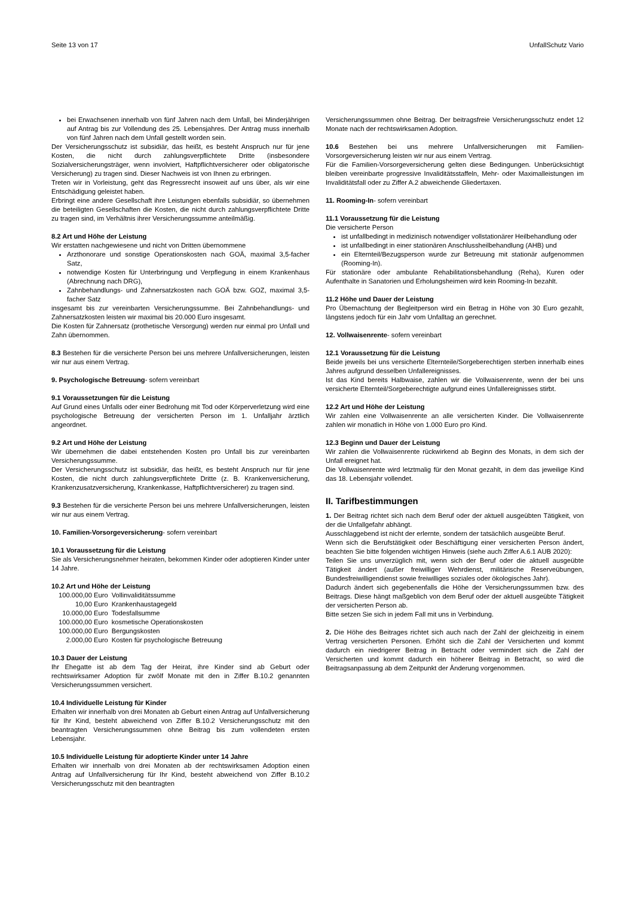Seite 13 von 17 UnfallSchutz Vario
bei Erwachsenen innerhalb von fünf Jahren nach dem Unfall, bei Minderjährigen auf Antrag bis zur Vollendung des 25. Lebensjahres. Der Antrag muss innerhalb von fünf Jahren nach dem Unfall gestellt worden sein.
Der Versicherungsschutz ist subsidiär, das heißt, es besteht Anspruch nur für jene Kosten, die nicht durch zahlungsverpflichtete Dritte (insbesondere Sozialversicherungsträger, wenn involviert, Haftpflichtversicherer oder obligatorische Versicherung) zu tragen sind. Dieser Nachweis ist von Ihnen zu erbringen.
Treten wir in Vorleistung, geht das Regressrecht insoweit auf uns über, als wir eine Entschädigung geleistet haben.
Erbringt eine andere Gesellschaft ihre Leistungen ebenfalls subsidiär, so übernehmen die beteiligten Gesellschaften die Kosten, die nicht durch zahlungsverpflichtete Dritte zu tragen sind, im Verhältnis ihrer Versicherungssumme anteilmäßig.
8.2 Art und Höhe der Leistung
Wir erstatten nachgewiesene und nicht von Dritten übernommene
Arzthonorare und sonstige Operationskosten nach GOÄ, maximal 3,5-facher Satz,
notwendige Kosten für Unterbringung und Verpflegung in einem Krankenhaus (Abrechnung nach DRG),
Zahnbehandlungs- und Zahnersatzkosten nach GOÄ bzw. GOZ, maximal 3,5-facher Satz
insgesamt bis zur vereinbarten Versicherungssumme. Bei Zahnbehandlungs- und Zahnersatzkosten leisten wir maximal bis 20.000 Euro insgesamt.
Die Kosten für Zahnersatz (prothetische Versorgung) werden nur einmal pro Unfall und Zahn übernommen.
8.3 Bestehen für die versicherte Person bei uns mehrere Unfallversicherungen, leisten wir nur aus einem Vertrag.
9. Psychologische Betreuung- sofern vereinbart
9.1 Voraussetzungen für die Leistung
Auf Grund eines Unfalls oder einer Bedrohung mit Tod oder Körperverletzung wird eine psychologische Betreuung der versicherten Person im 1. Unfalljahr ärztlich angeordnet.
9.2 Art und Höhe der Leistung
Wir übernehmen die dabei entstehenden Kosten pro Unfall bis zur vereinbarten Versicherungssumme.
Der Versicherungsschutz ist subsidiär, das heißt, es besteht Anspruch nur für jene Kosten, die nicht durch zahlungsverpflichtete Dritte (z. B. Krankenversicherung, Krankenzusatzversicherung, Krankenkasse, Haftpflichtversicherer) zu tragen sind.
9.3 Bestehen für die versicherte Person bei uns mehrere Unfallversicherungen, leisten wir nur aus einem Vertrag.
10. Familien-Vorsorgeversicherung- sofern vereinbart
10.1 Voraussetzung für die Leistung
Sie als Versicherungsnehmer heiraten, bekommen Kinder oder adoptieren Kinder unter 14 Jahre.
10.2 Art und Höhe der Leistung
| 100.000,00 Euro | Vollinvaliditätssumme |
| 10,00 Euro | Krankenhaustagegeld |
| 10.000,00 Euro | Todesfallsumme |
| 100.000,00 Euro | kosmetische Operationskosten |
| 100.000,00 Euro | Bergungskosten |
| 2.000,00 Euro | Kosten für psychologische Betreuung |
10.3 Dauer der Leistung
Ihr Ehegatte ist ab dem Tag der Heirat, ihre Kinder sind ab Geburt oder rechtswirksamer Adoption für zwölf Monate mit den in Ziffer B.10.2 genannten Versicherungssummen versichert.
10.4 Individuelle Leistung für Kinder
Erhalten wir innerhalb von drei Monaten ab Geburt einen Antrag auf Unfallversicherung für Ihr Kind, besteht abweichend von Ziffer B.10.2 Versicherungsschutz mit den beantragten Versicherungssummen ohne Beitrag bis zum vollendeten ersten Lebensjahr.
10.5 Individuelle Leistung für adoptierte Kinder unter 14 Jahre
Erhalten wir innerhalb von drei Monaten ab der rechtswirksamen Adoption einen Antrag auf Unfallversicherung für Ihr Kind, besteht abweichend von Ziffer B.10.2 Versicherungsschutz mit den beantragten
Versicherungssummen ohne Beitrag. Der beitragsfreie Versicherungsschutz endet 12 Monate nach der rechtswirksamen Adoption.
10.6 Bestehen bei uns mehrere Unfallversicherungen mit Familien-Vorsorgeversicherung leisten wir nur aus einem Vertrag.
Für die Familien-Vorsorgeversicherung gelten diese Bedingungen. Unberücksichtigt bleiben vereinbarte progressive Invaliditätsstaffeln, Mehr- oder Maximalleistungen im Invaliditätsfall oder zu Ziffer A.2 abweichende Gliedertaxen.
11. Rooming-In- sofern vereinbart
11.1 Voraussetzung für die Leistung
Die versicherte Person
ist unfallbedingt in medizinisch notwendiger vollstationärer Heilbehandlung oder
ist unfallbedingt in einer stationären Anschlussheilbehandlung (AHB) und
ein Elternteil/Bezugsperson wurde zur Betreuung mit stationär aufgenommen (Rooming-In).
Für stationäre oder ambulante Rehabilitationsbehandlung (Reha), Kuren oder Aufenthalte in Sanatorien und Erholungsheimen wird kein Rooming-In bezahlt.
11.2 Höhe und Dauer der Leistung
Pro Übernachtung der Begleitperson wird ein Betrag in Höhe von 30 Euro gezahlt, längstens jedoch für ein Jahr vom Unfalltag an gerechnet.
12. Vollwaisenrente- sofern vereinbart
12.1 Voraussetzung für die Leistung
Beide jeweils bei uns versicherte Elternteile/Sorgeberechtigen sterben innerhalb eines Jahres aufgrund desselben Unfallereignisses.
Ist das Kind bereits Halbwaise, zahlen wir die Vollwaisenrente, wenn der bei uns versicherte Elternteil/Sorgeberechtigte aufgrund eines Unfallereignisses stirbt.
12.2 Art und Höhe der Leistung
Wir zahlen eine Vollwaisenrente an alle versicherten Kinder. Die Vollwaisenrente zahlen wir monatlich in Höhe von 1.000 Euro pro Kind.
12.3 Beginn und Dauer der Leistung
Wir zahlen die Vollwaisenrente rückwirkend ab Beginn des Monats, in dem sich der Unfall ereignet hat.
Die Vollwaisenrente wird letztmalig für den Monat gezahlt, in dem das jeweilige Kind das 18. Lebensjahr vollendet.
II. Tarifbestimmungen
1. Der Beitrag richtet sich nach dem Beruf oder der aktuell ausgeübten Tätigkeit, von der die Unfallgefahr abhängt.
Ausschlaggebend ist nicht der erlernte, sondern der tatsächlich ausgeübte Beruf.
Wenn sich die Berufstätigkeit oder Beschäftigung einer versicherten Person ändert, beachten Sie bitte folgenden wichtigen Hinweis (siehe auch Ziffer A.6.1 AUB 2020):
Teilen Sie uns unverzüglich mit, wenn sich der Beruf oder die aktuell ausgeübte Tätigkeit ändert (außer freiwilliger Wehrdienst, militärische Reserveübungen, Bundesfreiwilligendienst sowie freiwilliges soziales oder ökologisches Jahr).
Dadurch ändert sich gegebenenfalls die Höhe der Versicherungssummen bzw. des Beitrags. Diese hängt maßgeblich von dem Beruf oder der aktuell ausgeübte Tätigkeit der versicherten Person ab.
Bitte setzen Sie sich in jedem Fall mit uns in Verbindung.
2. Die Höhe des Beitrages richtet sich auch nach der Zahl der gleichzeitig in einem Vertrag versicherten Personen. Erhöht sich die Zahl der Versicherten und kommt dadurch ein niedrigerer Beitrag in Betracht oder vermindert sich die Zahl der Versicherten und kommt dadurch ein höherer Beitrag in Betracht, so wird die Beitragsanpassung ab dem Zeitpunkt der Änderung vorgenommen.